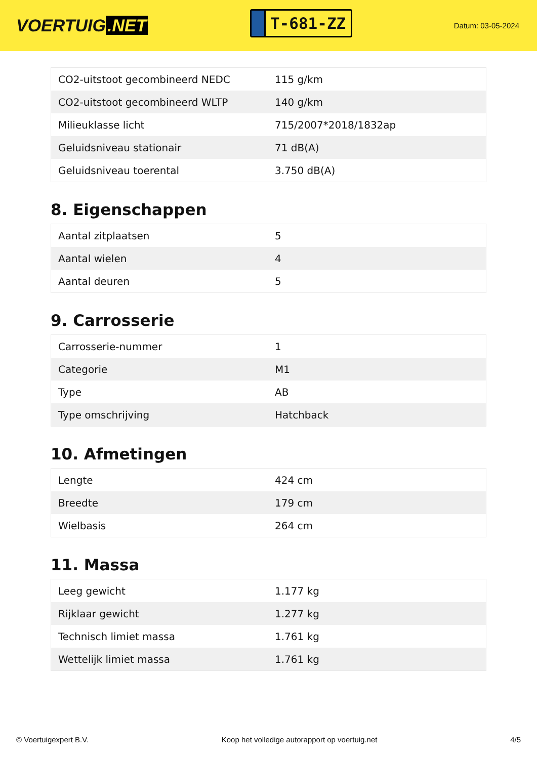VOERTUIG.NET
T-681-ZZ
Datum: 03-05-2024
| CO2-uitstoot gecombineerd NEDC | 115 g/km |
| CO2-uitstoot gecombineerd WLTP | 140 g/km |
| Milieuklasse licht | 715/2007*2018/1832ap |
| Geluidsniveau stationair | 71 dB(A) |
| Geluidsniveau toerental | 3.750 dB(A) |
8. Eigenschappen
| Aantal zitplaatsen | 5 |
| Aantal wielen | 4 |
| Aantal deuren | 5 |
9. Carrosserie
| Carrosserie-nummer | 1 |
| Categorie | M1 |
| Type | AB |
| Type omschrijving | Hatchback |
10. Afmetingen
| Lengte | 424 cm |
| Breedte | 179 cm |
| Wielbasis | 264 cm |
11. Massa
| Leeg gewicht | 1.177 kg |
| Rijklaar gewicht | 1.277 kg |
| Technisch limiet massa | 1.761 kg |
| Wettelijk limiet massa | 1.761 kg |
© Voertuigexpert B.V. Koop het volledige autorapport op voertuig.net 4/5